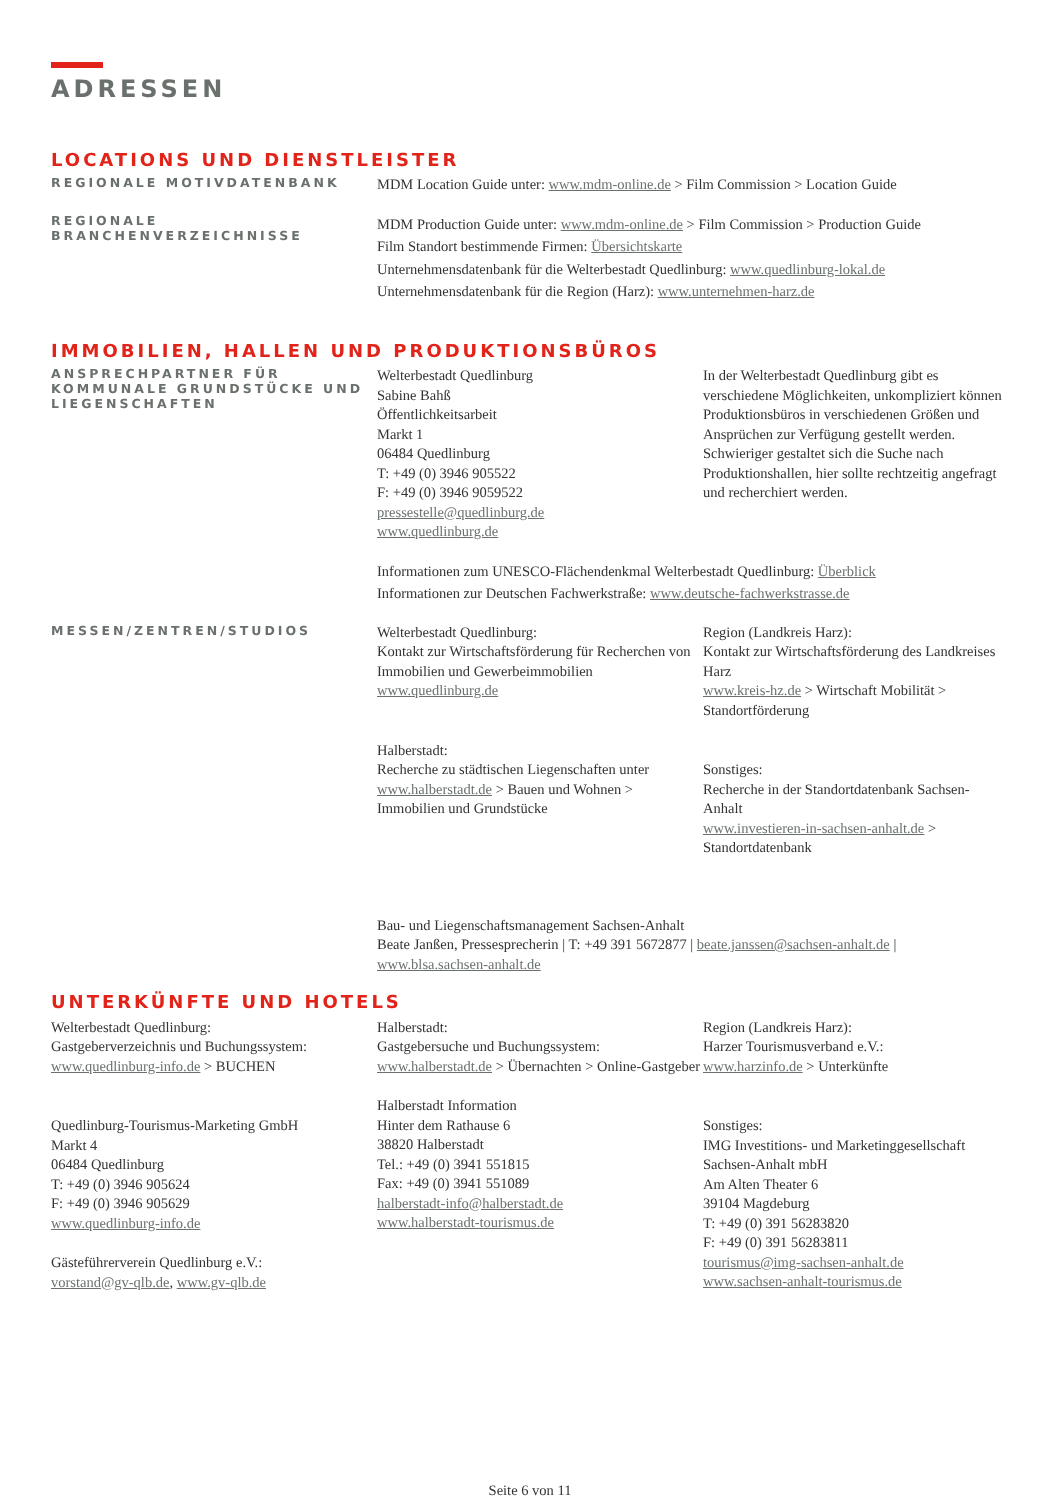ADRESSEN
LOCATIONS UND DIENSTLEISTER
REGIONALE MOTIVDATENBANK
MDM Location Guide unter: www.mdm-online.de > Film Commission > Location Guide
REGIONALE
BRANCHENVERZEICHNISSE
MDM Production Guide unter: www.mdm-online.de > Film Commission > Production Guide
Film Standort bestimmende Firmen: Übersichtskarte
Unternehmensdatenbank für die Welterbestadt Quedlinburg: www.quedlinburg-lokal.de
Unternehmensdatenbank für die Region (Harz): www.unternehmen-harz.de
IMMOBILIEN, HALLEN UND PRODUKTIONSBÜROS
ANSPRECHPARTNER FÜR KOMMUNALE GRUNDSTÜCKE UND LIEGENSCHAFTEN
Welterbestadt Quedlinburg
Sabine Bahß
Öffentlichkeitsarbeit
Markt 1
06484 Quedlinburg
T: +49 (0) 3946 905522
F: +49 (0) 3946 9059522
pressestelle@quedlinburg.de
www.quedlinburg.de
In der Welterbestadt Quedlinburg gibt es verschiedene Möglichkeiten, unkompliziert können Produktionsbüros in verschiedenen Größen und Ansprüchen zur Verfügung gestellt werden. Schwieriger gestaltet sich die Suche nach Produktionshallen, hier sollte rechtzeitig angefragt und recherchiert werden.
Informationen zum UNESCO-Flächendenkmal Welterbestadt Quedlinburg: Überblick
Informationen zur Deutschen Fachwerkstraße: www.deutsche-fachwerkstrasse.de
MESSEN/ZENTREN/STUDIOS
Welterbestadt Quedlinburg:
Kontakt zur Wirtschaftsförderung für Recherchen von Immobilien und Gewerbeimmobilien
www.quedlinburg.de
Halberstadt:
Recherche zu städtischen Liegenschaften unter www.halberstadt.de > Bauen und Wohnen > Immobilien und Grundstücke
Region (Landkreis Harz):
Kontakt zur Wirtschaftsförderung des Landkreises Harz
www.kreis-hz.de > Wirtschaft Mobilität > Standortförderung
Sonstiges:
Recherche in der Standortdatenbank Sachsen-Anhalt
www.investieren-in-sachsen-anhalt.de > Standortdatenbank
Bau- und Liegenschaftsmanagement Sachsen-Anhalt
Beate Janßen, Pressesprecherin | T: +49 391 5672877 | beate.janssen@sachsen-anhalt.de |
www.blsa.sachsen-anhalt.de
UNTERKÜNFTE UND HOTELS
Welterbestadt Quedlinburg:
Gastgeberverzeichnis und Buchungssystem:
www.quedlinburg-info.de > BUCHEN
Quedlinburg-Tourismus-Marketing GmbH
Markt 4
06484 Quedlinburg
T: +49 (0) 3946 905624
F: +49 (0) 3946 905629
www.quedlinburg-info.de
Gästeführerverein Quedlinburg e.V.:
vorstand@gv-qlb.de, www.gv-qlb.de
Halberstadt:
Gastgebersuche und Buchungssystem:
www.halberstadt.de > Übernachten > Online-Gastgeber
Halberstadt Information
Hinter dem Rathause 6
38820 Halberstadt
Tel.: +49 (0) 3941 551815
Fax: +49 (0) 3941 551089
halberstadt-info@halberstadt.de
www.halberstadt-tourismus.de
Region (Landkreis Harz):
Harzer Tourismusverband e.V.:
www.harzinfo.de > Unterkünfte
Sonstiges:
IMG Investitions- und Marketinggesellschaft Sachsen-Anhalt mbH
Am Alten Theater 6
39104 Magdeburg
T: +49 (0) 391 56283820
F: +49 (0) 391 56283811
tourismus@img-sachsen-anhalt.de
www.sachsen-anhalt-tourismus.de
Seite 6 von 11